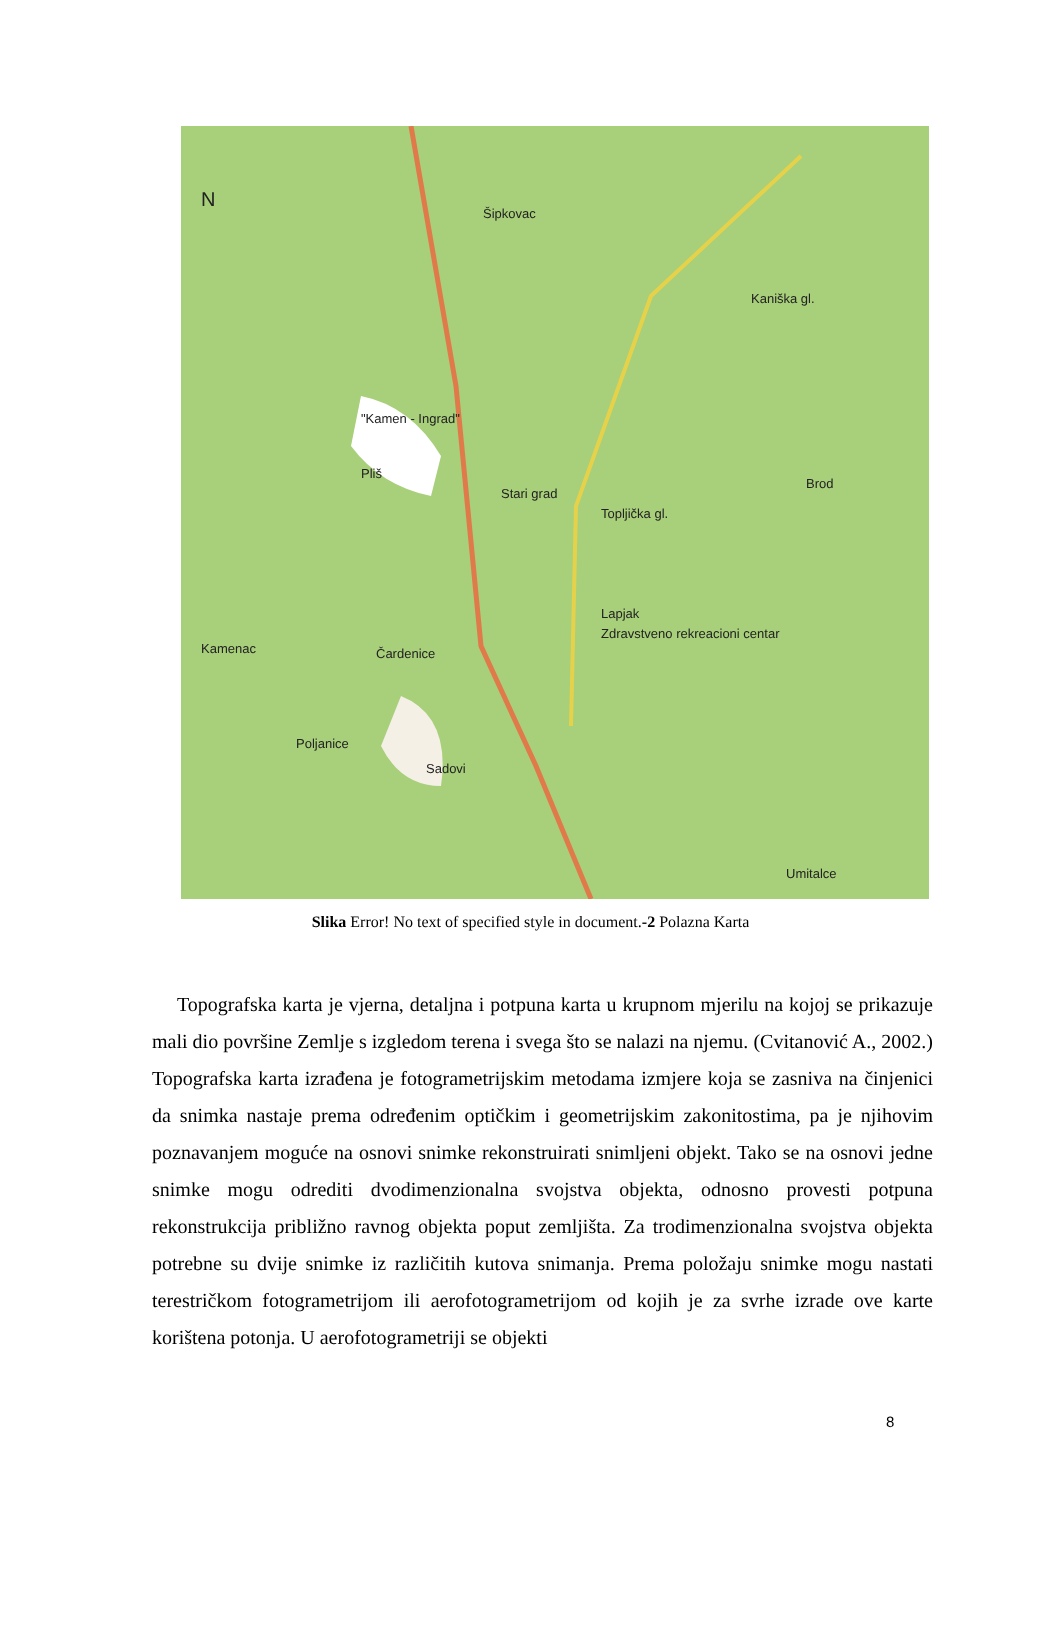N
Šipkovac
Kaniška gl.
"Kamen - Ingrad"
Pliš
Stari grad
Topljička gl.
Brod
Lapjak
Zdravstveno rekreacioni centar
Kamenac Čardenice
Poljanice
Sadovi
Umitalce
Slika Error! No text of specified style in document.-2 Polazna Karta
Topografska karta je vjerna, detaljna i potpuna karta u krupnom mjerilu na kojoj se prikazuje mali dio površine Zemlje s izgledom terena i svega što se nalazi na njemu. (Cvitanović A., 2002.) Topografska karta izrađena je fotogrametrijskim metodama izmjere koja se zasniva na činjenici da snimka nastaje prema određenim optičkim i geometrijskim zakonitostima, pa je njihovim poznavanjem moguće na osnovi snimke rekonstruirati snimljeni objekt. Tako se na osnovi jedne snimke mogu odrediti dvodimenzionalna svojstva objekta, odnosno provesti potpuna rekonstrukcija približno ravnog objekta poput zemljišta. Za trodimenzionalna svojstva objekta potrebne su dvije snimke iz različitih kutova snimanja. Prema položaju snimke mogu nastati terestričkom fotogrametrijom ili aerofotogrametrijom od kojih je za svrhe izrade ove karte korištena potonja. U aerofotogrametriji se objekti
8